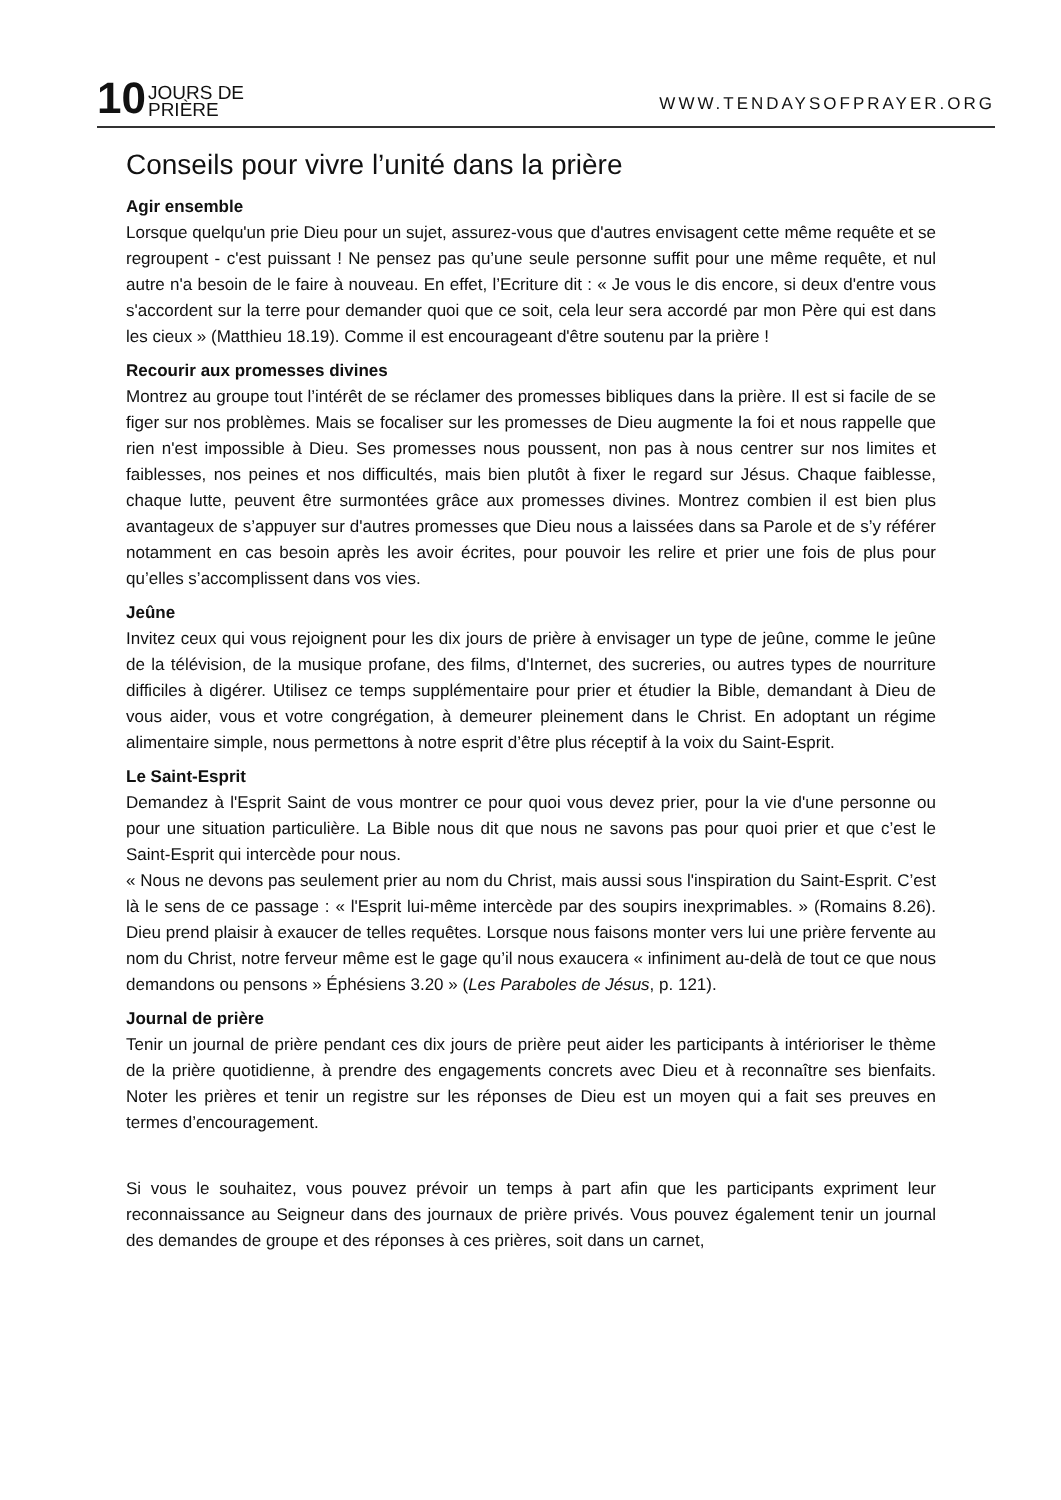10 JOURS DE
PRIÈRE
WWW.TENDAYSOFPRAYER.ORG
Conseils pour vivre l’unité dans la prière
Agir ensemble
Lorsque quelqu'un prie Dieu pour un sujet, assurez-vous que d'autres envisagent cette même requête et se regroupent - c'est puissant ! Ne pensez pas qu’une seule personne suffit pour une même requête, et nul autre n'a besoin de le faire à nouveau. En effet, l’Ecriture dit : « Je vous le dis encore, si deux d'entre vous s'accordent sur la terre pour demander quoi que ce soit, cela leur sera accordé par mon Père qui est dans les cieux » (Matthieu 18.19). Comme il est encourageant d'être soutenu par la prière !
Recourir aux promesses divines
Montrez au groupe tout l’intérêt de se réclamer des promesses bibliques dans la prière. Il est si facile de se figer sur nos problèmes. Mais se focaliser sur les promesses de Dieu augmente la foi et nous rappelle que rien n'est impossible à Dieu. Ses promesses nous poussent, non pas à nous centrer sur nos limites et faiblesses, nos peines et nos difficultés, mais bien plutôt à fixer le regard sur Jésus. Chaque faiblesse, chaque lutte, peuvent être surmontées grâce aux promesses divines. Montrez combien il est bien plus avantageux de s’appuyer sur d'autres promesses que Dieu nous a laissées dans sa Parole et de s’y référer notamment en cas besoin après les avoir écrites, pour pouvoir les relire et prier une fois de plus pour qu’elles s’accomplissent dans vos vies.
Jeûne
Invitez ceux qui vous rejoignent pour les dix jours de prière à envisager un type de jeûne, comme le jeûne de la télévision, de la musique profane, des films, d'Internet, des sucreries, ou autres types de nourriture difficiles à digérer. Utilisez ce temps supplémentaire pour prier et étudier la Bible, demandant à Dieu de vous aider, vous et votre congrégation, à demeurer pleinement dans le Christ. En adoptant un régime alimentaire simple, nous permettons à notre esprit d’être plus réceptif à la voix du Saint-Esprit.
Le Saint-Esprit
Demandez à l'Esprit Saint de vous montrer ce pour quoi vous devez prier, pour la vie d'une personne ou pour une situation particulière. La Bible nous dit que nous ne savons pas pour quoi prier et que c’est le Saint-Esprit qui intercède pour nous.
« Nous ne devons pas seulement prier au nom du Christ, mais aussi sous l'inspiration du Saint-Esprit. C’est là le sens de ce passage : « l'Esprit lui-même intercède par des soupirs inexprimables. » (Romains 8.26). Dieu prend plaisir à exaucer de telles requêtes. Lorsque nous faisons monter vers lui une prière fervente au nom du Christ, notre ferveur même est le gage qu’il nous exaucera « infiniment au-delà de tout ce que nous demandons ou pensons » Éphésiens 3.20 » (Les Paraboles de Jésus, p. 121).
Journal de prière
Tenir un journal de prière pendant ces dix jours de prière peut aider les participants à intérioriser le thème de la prière quotidienne, à prendre des engagements concrets avec Dieu et à reconnaître ses bienfaits. Noter les prières et tenir un registre sur les réponses de Dieu est un moyen qui a fait ses preuves en termes d’encouragement.
Si vous le souhaitez, vous pouvez prévoir un temps à part afin que les participants expriment leur reconnaissance au Seigneur dans des journaux de prière privés. Vous pouvez également tenir un journal des demandes de groupe et des réponses à ces prières, soit dans un carnet,